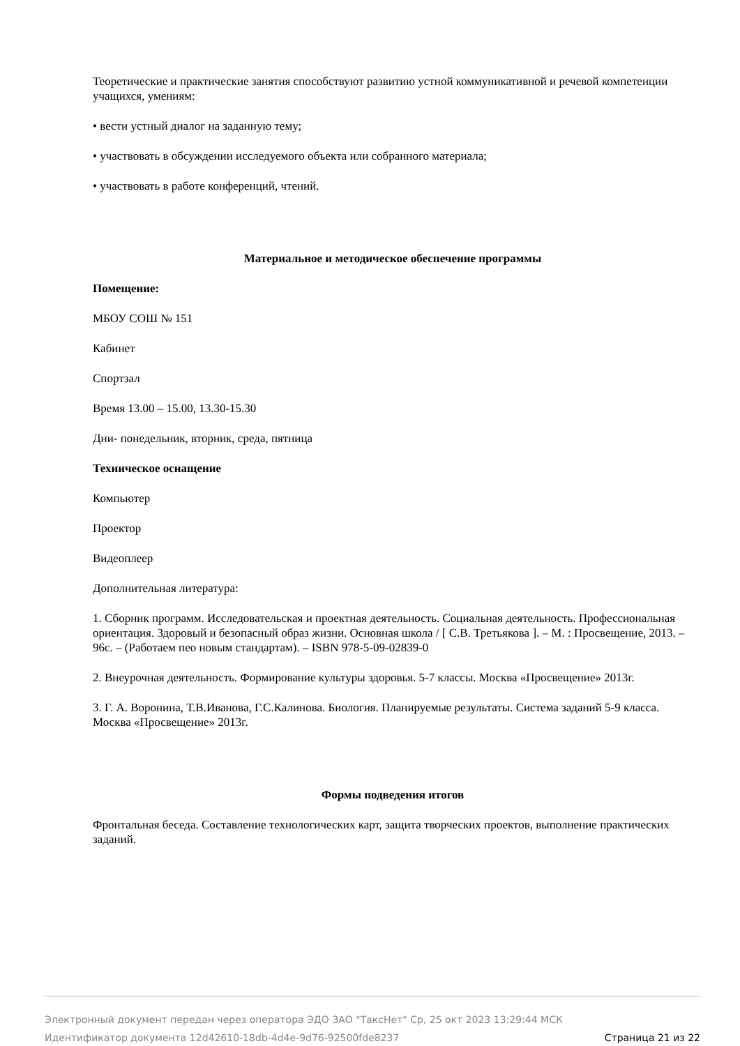Теоретические и практические занятия способствуют развитию устной коммуникативной и речевой компетенции учащихся, умениям:
• вести устный диалог на заданную тему;
• участвовать в обсуждении исследуемого объекта или собранного материала;
• участвовать в работе конференций, чтений.
Материальное и методическое обеспечение программы
Помещение:
МБОУ СОШ № 151
Кабинет
Спортзал
Время 13.00 – 15.00, 13.30-15.30
Дни- понедельник, вторник, среда, пятница
Техническое оснащение
Компьютер
Проектор
Видеоплеер
Дополнительная литература:
1. Сборник программ. Исследовательская и проектная деятельность. Социальная деятельность. Профессиональная ориентация. Здоровый и безопасный образ жизни. Основная школа / [ С.В. Третьякова ]. – М. : Просвещение, 2013. – 96с. – (Работаем пео новым стандартам). – ISBN 978-5-09-02839-0
2. Внеурочная деятельность. Формирование культуры здоровья. 5-7 классы. Москва «Просвещение» 2013г.
3. Г. А. Воронина, Т.В.Иванова, Г.С.Калинова. Биология. Планируемые результаты. Система заданий 5-9 класса. Москва «Просвещение» 2013г.
Формы подведения итогов
Фронтальная беседа. Составление технологических карт, защита творческих проектов, выполнение практических заданий.
Электронный документ передан через оператора ЭДО ЗАО "ТаксНет" Ср, 25 окт 2023 13:29:44 МСК
Страница 21 из 22 Идентификатор документа 12d42610-18db-4d4e-9d76-92500fde8237